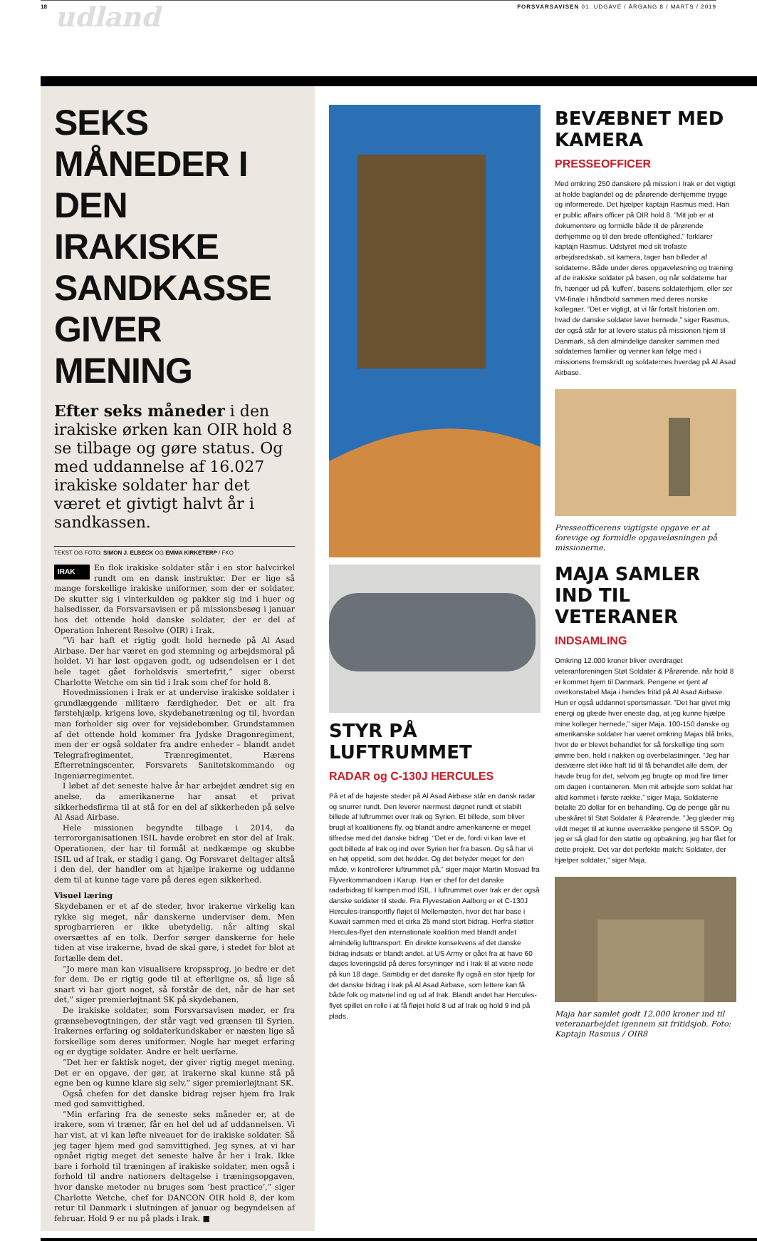18 udland FORSVARSAVISEN 01. UDGAVE / ÅRGANG 8 / MARTS / 2019
SEKS MÅNEDER I DEN IRAKISKE SANDKASSE GIVER MENING
Efter seks måneder i den irakiske ørken kan OIR hold 8 se tilbage og gøre status. Og med uddannelse af 16.027 irakiske soldater har det været et givtigt halvt år i sandkassen.
TEKST OG FOTO: SIMON J. ELBECK OG EMMA KIRKETERP / FKO
IRAK
En flok irakiske soldater står i en stor halvcirkel rundt om en dansk instruktør. Der er lige så mange forskellige irakiske uniformer, som der er soldater. De skutter sig i vinterkulden og pakker sig ind i huer og halsedisser, da Forsvarsavisen er på missionsbesøg i januar hos det ottende hold danske soldater, der er del af Operation Inherent Resolve (OIR) i Irak.
”Vi har haft et rigtig godt hold hernede på Al Asad Airbase. Der har været en god stemning og arbejdsmoral på holdet. Vi har løst opgaven godt, og udsendelsen er i det hele taget gået forholdsvis smertefrit,” siger oberst Charlotte Wetche om sin tid i Irak som chef for hold 8.
Hovedmissionen i Irak er at undervise irakiske soldater i grundlæggende militære færdigheder. Det er alt fra førstehjælp, krigens love, skydebanetræning og til, hvordan man forholder sig over for vejsidebomber. Grundstammen af det ottende hold kommer fra Jydske Dragonregiment, men der er også soldater fra andre enheder – blandt andet Telegrafregimentet, Trænregimentet, Hærens Efterretningscenter, Forsvarets Sanitetskommando og Ingeniørregimentet.
I løbet af det seneste halve år har arbejdet ændret sig en anelse, da amerikanerne har ansat et privat sikkerhedsfirma til at stå for en del af sikkerheden på selve Al Asad Airbase.
Hele missionen begyndte tilbage i 2014, da terrororganisationen ISIL havde erobret en stor del af Irak. Operationen, der har til formål at nedkæmpe og skubbe ISIL ud af Irak, er stadig i gang. Og Forsvaret deltager altså i den del, der handler om at hjælpe irakerne og uddanne dem til at kunne tage vare på deres egen sikkerhed.
Visuel læring
Skydebanen er et af de steder, hvor irakerne virkelig kan rykke sig meget, når danskerne underviser dem. Men sprogbarrieren er ikke ubetydelig, når alting skal oversættes af en tolk. Derfor sørger danskerne for hele tiden at vise irakerne, hvad de skal gøre, i stedet for blot at fortælle dem det.
”Jo mere man kan visualisere kropssprog, jo bedre er det for dem. De er rigtig gode til at efterligne os, så lige så snart vi har gjort noget, så forstår de det, når de har set det,” siger premierløjtnant SK på skydebanen.
De irakiske soldater, som Forsvarsavisen møder, er fra grænsebevogtningen, der står vagt ved grænsen til Syrien. Irakernes erfaring og soldaterkundskaber er næsten lige så forskellige som deres uniformer. Nogle har meget erfaring og er dygtige soldater. Andre er helt uerfarne.
”Det her er faktisk noget, der giver rigtig meget mening. Det er en opgave, der gør, at irakerne skal kunne stå på egne ben og kunne klare sig selv,” siger premierløjtnant SK.
Også chefen for det danske bidrag rejser hjem fra Irak med god samvittighed.
”Min erfaring fra de seneste seks måneder er, at de irakere, som vi træner, får en hel del ud af uddannelsen. Vi har vist, at vi kan løfte niveauet for de irakiske soldater. Så jeg tager hjem med god samvittighed. Jeg synes, at vi har opnået rigtig meget det seneste halve år her i Irak. Ikke bare i forhold til træningen af irakiske soldater, men også i forhold til andre nationers deltagelse i træningsopgaven, hvor danske metoder nu bruges som ’best practice’,” siger Charlotte Wetche, chef for DANCON OIR hold 8, der kom retur til Danmark i slutningen af januar og begyndelsen af februar. Hold 9 er nu på plads i Irak. ■
STYR PÅ LUFTRUMMET
RADAR og C-130J HERCULES
På et af de højeste steder på Al Asad Airbase står en dansk radar og snurrer rundt. Den leverer nærmest døgnet rundt et stabilt billede af luftrummet over Irak og Syrien. Et billede, som bliver brugt af koalitionens fly, og blandt andre amerikanerne er meget tilfredse med det danske bidrag. “Det er de, fordi vi kan lave et godt billede af Irak og ind over Syrien her fra basen. Og så har vi en høj oppetid, som det hedder. Og det betyder meget for den måde, vi kontrollerer luftrummet på,” siger major Martin Mosvad fra Flyverkommandoen i Karup. Han er chef for det danske radarbidrag til kampen mod ISIL. I luftrummet over Irak er der også danske soldater til stede. Fra Flyvestation Aalborg er et C-130J Hercules-transportfly fløjet til Mellemøsten, hvor det har base i Kuwait sammen med et cirka 25 mand stort bidrag. Herfra støtter Hercules-flyet den internationale koalition med blandt andet almindelig lufttransport. En direkte konsekvens af det danske bidrag indsats er blandt andet, at US Army er gået fra at have 60 dages leveringstid på deres forsyninger ind i Irak til at være nede på kun 18 dage. Samtidig er det danske fly også en stor hjælp for det danske bidrag i Irak på Al Asad Airbase, som lettere kan få både folk og materiel ind og ud af Irak. Blandt andet har Hercules-flyet spillet en rolle i at få fløjet hold 8 ud af Irak og hold 9 ind på plads.
BEVÆBNET MED KAMERA
PRESSEOFFICER
Med omkring 250 danskere på mission i Irak er det vigtigt at holde baglandet og de pårørende derhjemme trygge og informerede. Det hjælper kaptajn Rasmus med. Han er public affairs officer på OIR hold 8. ”Mit job er at dokumentere og formidle både til de pårørende derhjemme og til den brede offentlighed,” forklarer kaptajn Rasmus. Udstyret med sit trofaste arbejdsredskab, sit kamera, tager han billeder af soldaterne. Både under deres opgaveløsning og træning af de irakiske soldater på basen, og når soldaterne har fri, hænger ud på ’kuffen’, basens soldaterhjem, eller ser VM-finale i håndbold sammen med deres norske kollegaer. ”Det er vigtigt, at vi får fortalt historien om, hvad de danske soldater laver hernede,” siger Rasmus, der også står for at levere status på missionen hjem til Danmark, så den almindelige dansker sammen med soldaternes familier og venner kan følge med i missionens fremskridt og soldaternes hverdag på Al Asad Airbase.
Presseofficerens vigtigste opgave er at forevige og formidle opgaveløsningen på missionerne.
MAJA SAMLER IND TIL VETERANER
INDSAMLING
Omkring 12.000 kroner bliver overdraget veteranforeningen Støt Soldater & Pårørende, når hold 8 er kommet hjem til Danmark. Pengene er tjent af overkonstabel Maja i hendes fritid på Al Asad Airbase. Hun er også uddannet sportsmassør. ”Det har givet mig energi og glæde hver eneste dag, at jeg kunne hjælpe mine kolleger hernede,” siger Maja. 100-150 danske og amerikanske soldater har været omkring Majas blå briks, hvor de er blevet behandlet for så forskellige ting som ømme ben, hold i nakken og overbelastninger. ”Jeg har desværre slet ikke haft tid til få behandlet alle dem, der havde brug for det, selvom jeg brugte op mod fire timer om dagen i containeren. Men mit arbejde som soldat har altid kommet i første række,” siger Maja. Soldaterne betalte 20 dollar for en behandling. Og de penge går nu ubeskåret til Støt Soldater & Pårørende. ”Jeg glæder mig vildt meget til at kunne overrække pengene til SSOP. Og jeg er så glad for den støtte og opbakning, jeg har fået for dette projekt. Det var det perfekte match: Soldater, der hjælper soldater,” siger Maja.
Maja har samlet godt 12.000 kroner ind til veteranarbejdet igennem sit fritidsjob. Foto: Kaptajn Rasmus / OIR8